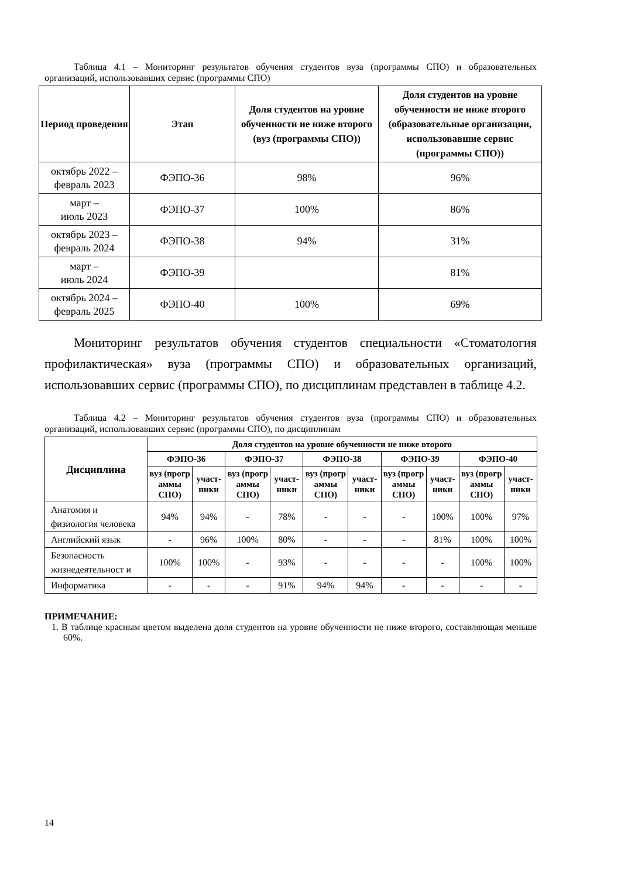Таблица 4.1 – Мониторинг результатов обучения студентов вуза (программы СПО) и образовательных организаций, использовавших сервис (программы СПО)
| Период проведения | Этап | Доля студентов на уровне обученности не ниже второго (вуз (программы СПО)) | Доля студентов на уровне обученности не ниже второго (образовательные организации, использовавшие сервис (программы СПО)) |
| --- | --- | --- | --- |
| октябрь 2022 – февраль 2023 | ФЭПО-36 | 98% | 96% |
| март – июль 2023 | ФЭПО-37 | 100% | 86% |
| октябрь 2023 – февраль 2024 | ФЭПО-38 | 94% | 31% |
| март – июль 2024 | ФЭПО-39 | | 81% |
| октябрь 2024 – февраль 2025 | ФЭПО-40 | 100% | 69% |
Мониторинг результатов обучения студентов специальности «Стоматология профилактическая» вуза (программы СПО) и образовательных организаций, использовавших сервис (программы СПО), по дисциплинам представлен в таблице 4.2.
Таблица 4.2 – Мониторинг результатов обучения студентов вуза (программы СПО) и образовательных организаций, использовавших сервис (программы СПО), по дисциплинам
| Дисциплина | Доля студентов на уровне обученности не ниже второго | | | | | | | | | |
| --- | --- | --- | --- | --- | --- | --- | --- | --- | --- | --- |
| | ФЭПО-36 | | ФЭПО-37 | | ФЭПО-38 | | ФЭПО-39 | | ФЭПО-40 | |
| | вуз (прогр аммы СПО) | участ-ники | вуз (прогр аммы СПО) | участ-ники | вуз (прогр аммы СПО) | участ-ники | вуз (прогр аммы СПО) | участ-ники | вуз (прогр аммы СПО) | участ-ники |
| Анатомия и физиология человека | 94% | 94% | - | 78% | - | - | - | 100% | 100% | 97% |
| Английский язык | - | 96% | 100% | 80% | - | - | - | 81% | 100% | 100% |
| Безопасность жизнедеятельност и | 100% | 100% | - | 93% | - | - | - | - | 100% | 100% |
| Информатика | - | - | - | 91% | 94% | 94% | - | - | - | - |
ПРИМЕЧАНИЕ:
1. В таблице красным цветом выделена доля студентов на уровне обученности не ниже второго, составляющая меньше 60%.
14